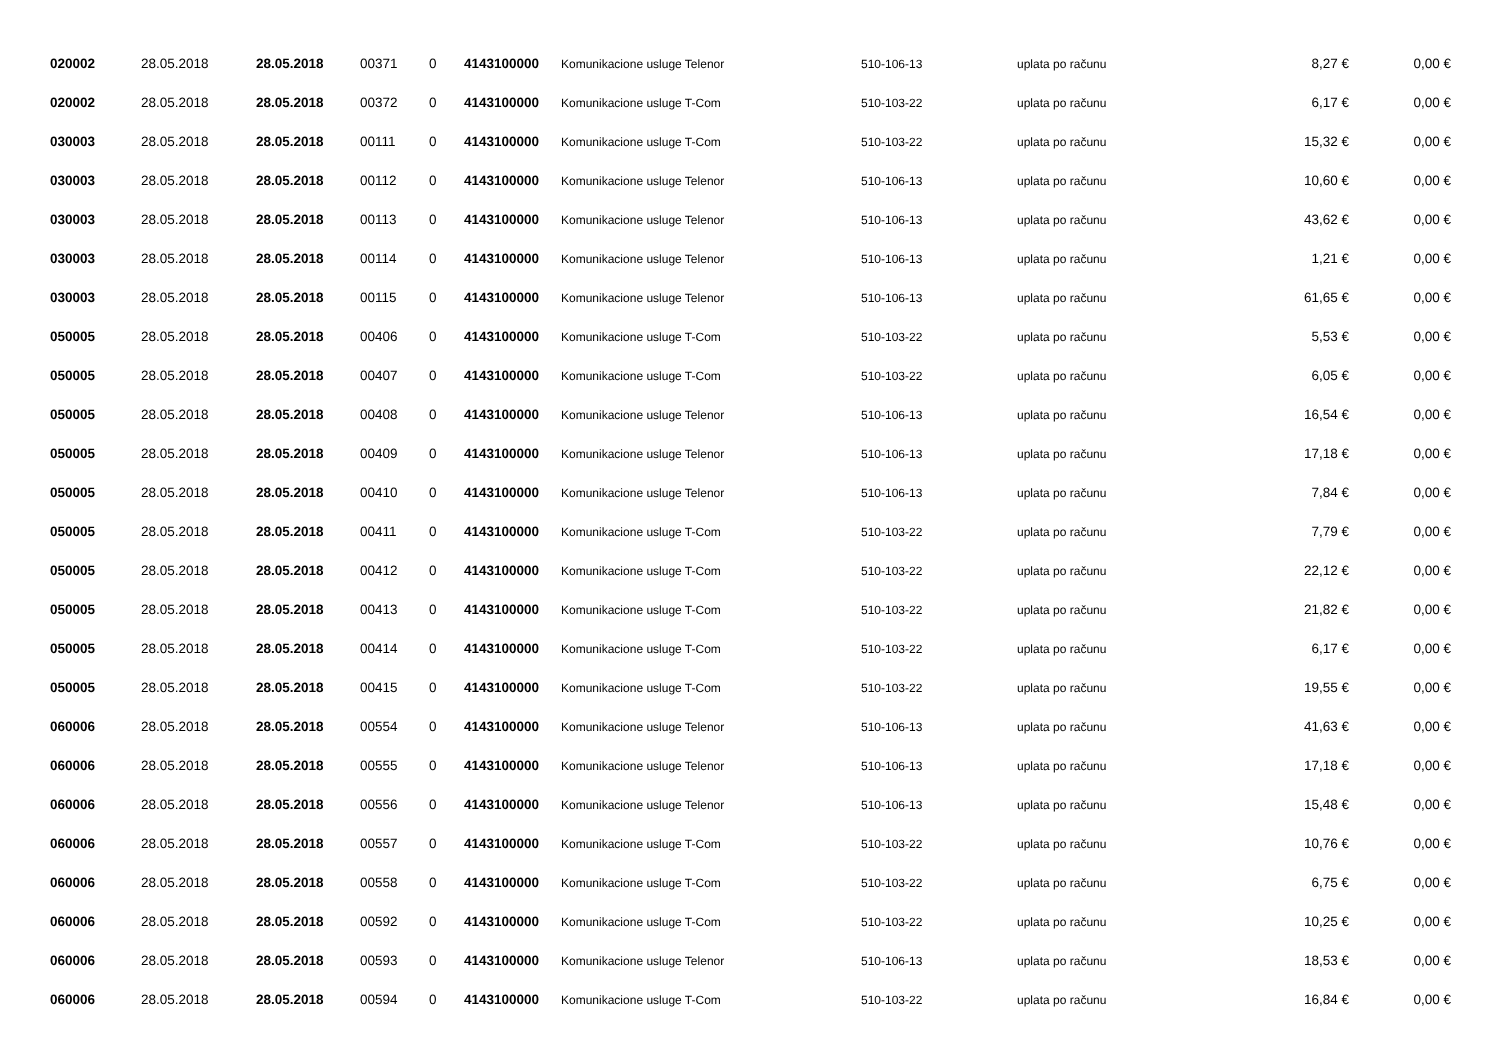| 020002 | 28.05.2018 | 28.05.2018 | 00371 | 0 | 4143100000 | Komunikacione usluge Telenor | 510-106-13 | uplata po računu | 8,27 € | 0,00 € |
| 020002 | 28.05.2018 | 28.05.2018 | 00372 | 0 | 4143100000 | Komunikacione usluge T-Com | 510-103-22 | uplata po računu | 6,17 € | 0,00 € |
| 030003 | 28.05.2018 | 28.05.2018 | 00111 | 0 | 4143100000 | Komunikacione usluge T-Com | 510-103-22 | uplata po računu | 15,32 € | 0,00 € |
| 030003 | 28.05.2018 | 28.05.2018 | 00112 | 0 | 4143100000 | Komunikacione usluge Telenor | 510-106-13 | uplata po računu | 10,60 € | 0,00 € |
| 030003 | 28.05.2018 | 28.05.2018 | 00113 | 0 | 4143100000 | Komunikacione usluge Telenor | 510-106-13 | uplata po računu | 43,62 € | 0,00 € |
| 030003 | 28.05.2018 | 28.05.2018 | 00114 | 0 | 4143100000 | Komunikacione usluge Telenor | 510-106-13 | uplata po računu | 1,21 € | 0,00 € |
| 030003 | 28.05.2018 | 28.05.2018 | 00115 | 0 | 4143100000 | Komunikacione usluge Telenor | 510-106-13 | uplata po računu | 61,65 € | 0,00 € |
| 050005 | 28.05.2018 | 28.05.2018 | 00406 | 0 | 4143100000 | Komunikacione usluge T-Com | 510-103-22 | uplata po računu | 5,53 € | 0,00 € |
| 050005 | 28.05.2018 | 28.05.2018 | 00407 | 0 | 4143100000 | Komunikacione usluge T-Com | 510-103-22 | uplata po računu | 6,05 € | 0,00 € |
| 050005 | 28.05.2018 | 28.05.2018 | 00408 | 0 | 4143100000 | Komunikacione usluge Telenor | 510-106-13 | uplata po računu | 16,54 € | 0,00 € |
| 050005 | 28.05.2018 | 28.05.2018 | 00409 | 0 | 4143100000 | Komunikacione usluge Telenor | 510-106-13 | uplata po računu | 17,18 € | 0,00 € |
| 050005 | 28.05.2018 | 28.05.2018 | 00410 | 0 | 4143100000 | Komunikacione usluge Telenor | 510-106-13 | uplata po računu | 7,84 € | 0,00 € |
| 050005 | 28.05.2018 | 28.05.2018 | 00411 | 0 | 4143100000 | Komunikacione usluge T-Com | 510-103-22 | uplata po računu | 7,79 € | 0,00 € |
| 050005 | 28.05.2018 | 28.05.2018 | 00412 | 0 | 4143100000 | Komunikacione usluge T-Com | 510-103-22 | uplata po računu | 22,12 € | 0,00 € |
| 050005 | 28.05.2018 | 28.05.2018 | 00413 | 0 | 4143100000 | Komunikacione usluge T-Com | 510-103-22 | uplata po računu | 21,82 € | 0,00 € |
| 050005 | 28.05.2018 | 28.05.2018 | 00414 | 0 | 4143100000 | Komunikacione usluge T-Com | 510-103-22 | uplata po računu | 6,17 € | 0,00 € |
| 050005 | 28.05.2018 | 28.05.2018 | 00415 | 0 | 4143100000 | Komunikacione usluge T-Com | 510-103-22 | uplata po računu | 19,55 € | 0,00 € |
| 060006 | 28.05.2018 | 28.05.2018 | 00554 | 0 | 4143100000 | Komunikacione usluge Telenor | 510-106-13 | uplata po računu | 41,63 € | 0,00 € |
| 060006 | 28.05.2018 | 28.05.2018 | 00555 | 0 | 4143100000 | Komunikacione usluge Telenor | 510-106-13 | uplata po računu | 17,18 € | 0,00 € |
| 060006 | 28.05.2018 | 28.05.2018 | 00556 | 0 | 4143100000 | Komunikacione usluge Telenor | 510-106-13 | uplata po računu | 15,48 € | 0,00 € |
| 060006 | 28.05.2018 | 28.05.2018 | 00557 | 0 | 4143100000 | Komunikacione usluge T-Com | 510-103-22 | uplata po računu | 10,76 € | 0,00 € |
| 060006 | 28.05.2018 | 28.05.2018 | 00558 | 0 | 4143100000 | Komunikacione usluge T-Com | 510-103-22 | uplata po računu | 6,75 € | 0,00 € |
| 060006 | 28.05.2018 | 28.05.2018 | 00592 | 0 | 4143100000 | Komunikacione usluge T-Com | 510-103-22 | uplata po računu | 10,25 € | 0,00 € |
| 060006 | 28.05.2018 | 28.05.2018 | 00593 | 0 | 4143100000 | Komunikacione usluge Telenor | 510-106-13 | uplata po računu | 18,53 € | 0,00 € |
| 060006 | 28.05.2018 | 28.05.2018 | 00594 | 0 | 4143100000 | Komunikacione usluge T-Com | 510-103-22 | uplata po računu | 16,84 € | 0,00 € |